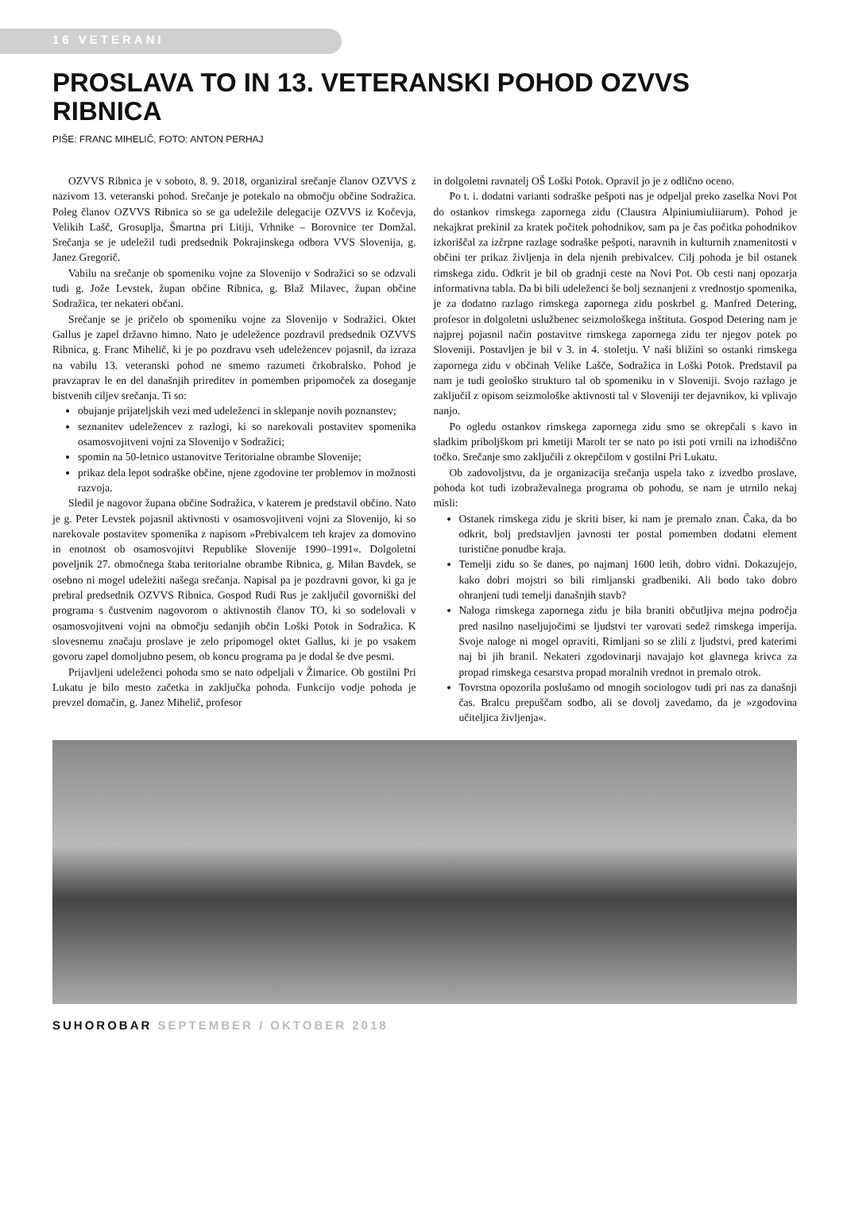16 VETERANI
PROSLAVA TO IN 13. VETERANSKI POHOD OZVVS RIBNICA
PIŠE: FRANC MIHELIČ, FOTO: ANTON PERHAJ
OZVVS Ribnica je v soboto, 8. 9. 2018, organiziral srečanje članov OZVVS z nazivom 13. veteranski pohod. Srečanje je potekalo na območju občine Sodražica. Poleg članov OZVVS Ribnica so se ga udeležile delegacije OZVVS iz Kočevja, Velikih Lašč, Grosuplja, Šmartna pri Litiji, Vrhnike – Borovnice ter Domžal. Srečanja se je udeležil tudi predsednik Pokrajinskega odbora VVS Slovenija, g. Janez Gregorič.
Vabilu na srečanje ob spomeniku vojne za Slovenijo v Sodražici so se odzvali tudi g. Jože Levstek, župan občine Ribnica, g. Blaž Milavec, župan občine Sodražica, ter nekateri občani.
Srečanje se je pričelo ob spomeniku vojne za Slovenijo v Sodražici. Oktet Gallus je zapel državno himno. Nato je udeležence pozdravil predsednik OZVVS Ribnica, g. Franc Mihelič, ki je po pozdravu vseh udeležencev pojasnil, da izraza na vabilu 13. veteranski pohod ne smemo razumeti črkobralsko. Pohod je pravzaprav le en del današnjih prireditev in pomemben pripomoček za doseganje bistvenih ciljev srečanja. Ti so:
obujanje prijateljskih vezi med udeleženci in sklepanje novih poznanstev;
seznanitev udeležencev z razlogi, ki so narekovali postavitev spomenika osamosvojitveni vojni za Slovenijo v Sodražici;
spomin na 50-letnico ustanovitve Teritorialne obrambe Slovenije;
prikaz dela lepot sodraške občine, njene zgodovine ter problemov in možnosti razvoja.
Sledil je nagovor župana občine Sodražica, v katerem je predstavil občino. Nato je g. Peter Levstek pojasnil aktivnosti v osamosvojitveni vojni za Slovenijo, ki so narekovale postavitev spomenika z napisom »Prebivalcem teh krajev za domovino in enotnost ob osamosvojitvi Republike Slovenije 1990–1991«. Dolgoletni poveljnik 27. območnega štaba teritorialne obrambe Ribnica, g. Milan Bavdek, se osebno ni mogel udeležiti našega srečanja. Napisal pa je pozdravni govor, ki ga je prebral predsednik OZVVS Ribnica. Gospod Rudi Rus je zaključil govorniški del programa s čustvenim nagovorom o aktivnostih članov TO, ki so sodelovali v osamosvojitveni vojni na območju sedanjih občin Loški Potok in Sodražica. K slovesnemu značaju proslave je zelo pripomogel oktet Gallus, ki je po vsakem govoru zapel domoljubno pesem, ob koncu programa pa je dodal še dve pesmi.
Prijavljeni udeleženci pohoda smo se nato odpeljali v Žimarice. Ob gostilni Pri Lukatu je bilo mesto začetka in zaključka pohoda. Funkcijo vodje pohoda je prevzel domačin, g. Janez Mihelič, profesor
in dolgoletni ravnatelj OŠ Loški Potok. Opravil jo je z odlično oceno.
Po t. i. dodatni varianti sodraške pešpoti nas je odpeljal preko zaselka Novi Pot do ostankov rimskega zapornega zidu (Claustra Alpiniumiuliiarum). Pohod je nekajkrat prekinil za kratek počitek pohodnikov, sam pa je čas počitka pohodnikov izkoriščal za izčrpne razlage sodraške pešpoti, naravnih in kulturnih znamenitosti v občini ter prikaz življenja in dela njenih prebivalcev. Cilj pohoda je bil ostanek rimskega zidu. Odkrit je bil ob gradnji ceste na Novi Pot. Ob cesti nanj opozarja informativna tabla. Da bi bili udeleženci še bolj seznanjeni z vrednostjo spomenika, je za dodatno razlago rimskega zapornega zidu poskrbel g. Manfred Detering, profesor in dolgoletni uslužbenec seizmološkega inštituta. Gospod Detering nam je najprej pojasnil način postavitve rimskega zapornega zidu ter njegov potek po Sloveniji. Postavljen je bil v 3. in 4. stoletju. V naši bližini so ostanki rimskega zapornega zidu v občinah Velike Lašče, Sodražica in Loški Potok. Predstavil pa nam je tudi geološko strukturo tal ob spomeniku in v Sloveniji. Svojo razlago je zaključil z opisom seizmološke aktivnosti tal v Sloveniji ter dejavnikov, ki vplivajo nanjo.
Po ogledu ostankov rimskega zapornega zidu smo se okrepčali s kavo in sladkim priboljškom pri kmetiji Marolt ter se nato po isti poti vrnili na izhodiščno točko. Srečanje smo zaključili z okrepčilom v gostilni Pri Lukatu.
Ob zadovoljstvu, da je organizacija srečanja uspela tako z izvedbo proslave, pohoda kot tudi izobraževalnega programa ob pohodu, se nam je utrnilo nekaj misli:
Ostanek rimskega zidu je skriti biser, ki nam je premalo znan. Čaka, da bo odkrit, bolj predstavljen javnosti ter postal pomemben dodatni element turistične ponudbe kraja.
Temelji zidu so še danes, po najmanj 1600 letih, dobro vidni. Dokazujejo, kako dobri mojstri so bili rimljanski gradbeniki. Ali bodo tako dobro ohranjeni tudi temelji današnjih stavb?
Naloga rimskega zapornega zidu je bila braniti občutljiva mejna področja pred nasilno naseljujočimi se ljudstvi ter varovati sedež rimskega imperija. Svoje naloge ni mogel opraviti, Rimljani so se zlili z ljudstvi, pred katerimi naj bi jih branil. Nekateri zgodovinarji navajajo kot glavnega krivca za propad rimskega cesarstva propad moralnih vrednot in premalo otrok.
Tovrstna opozorila poslušamo od mnogih sociologov tudi pri nas za današnji čas. Bralcu prepuščam sodbo, ali se dovolj zavedamo, da je »zgodovina učiteljica življenja«.
SUHOROBAR SEPTEMBER / OKTOBER 2018